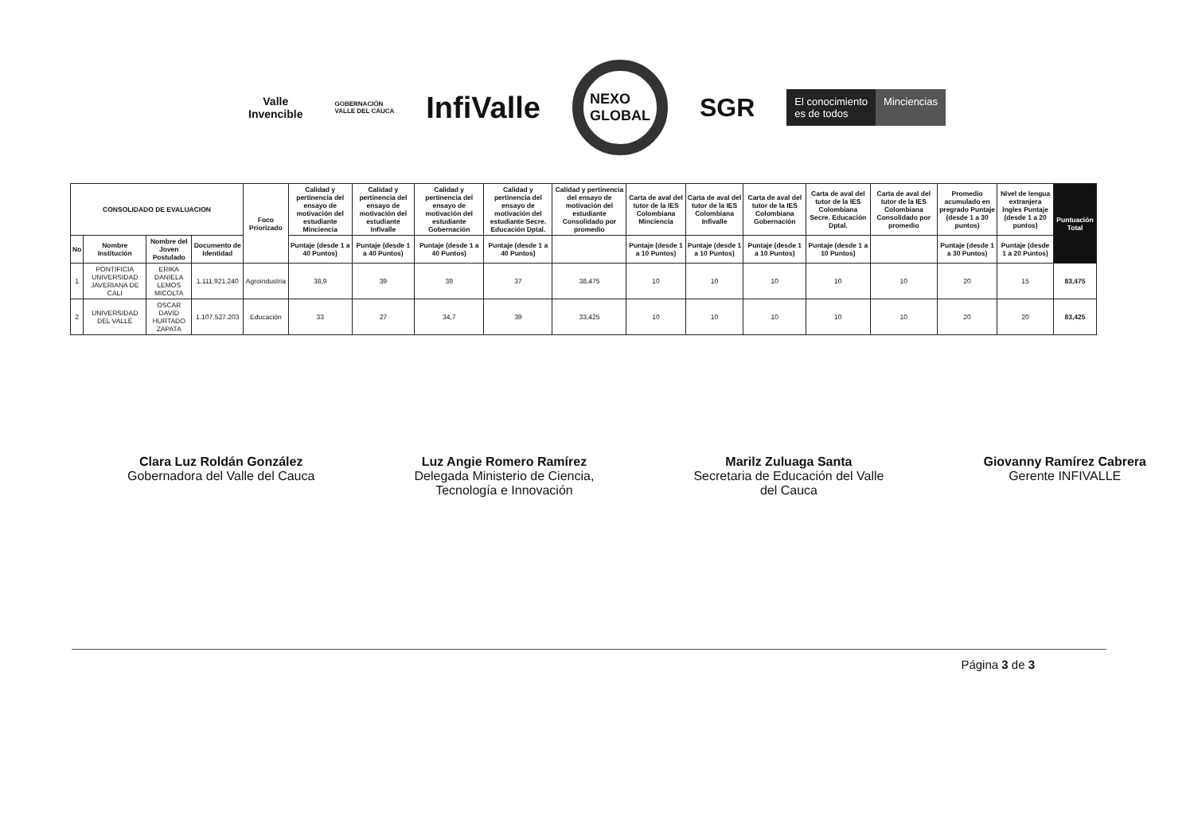Valle
Invencible
GOBERNACIÓN
VALLE DEL CAUCA
InfiValle
NEXO
GLOBAL
SGR
El conocimiento
es de todos Minciencias
| CONSOLIDADO DE EVALUACION | | | | Foco Priorizado | Calidad y pertinencia del ensayo de motivación del estudiante Minciencia | Calidad y pertinencia del ensayo de motivación del estudiante Infivalle | Calidad y pertinencia del ensayo de motivación del estudiante Gobernación | Calidad y pertinencia del ensayo de motivación del estudiante Secre. Educación Dptal. | Calidad y pertinencia del ensayo de motivación del estudiante Consolidado por promedio | Carta de aval del tutor de la IES Colombiana Minciencia | Carta de aval del tutor de la IES Colombiana Infivalle | Carta de aval del tutor de la IES Colombiana Gobernación | Carta de aval del tutor de la IES Colombiana Secre. Educación Dptal. | Carta de aval del tutor de la IES Colombiana Consolidado por promedio | Promedio acumulado en pregrado Puntaje (desde 1 a 30 puntos) | Nivel de lengua extranjera Ingles Puntaje (desde 1 a 20 puntos) | Puntuación Total |
| --- | --- | --- | --- | --- | --- | --- | --- | --- | --- | --- | --- | --- | --- | --- | --- | --- | --- |
| | | | | | Puntaje (desde 1 a 40 Puntos) | Puntaje (desde 1 a 40 Puntos) | Puntaje (desde 1 a 40 Puntos) | Puntaje (desde 1 a 40 Puntos) | | Puntaje (desde 1 a 10 Puntos) | Puntaje (desde 1 a 10 Puntos) | Puntaje (desde 1 a 10 Puntos) | Puntaje (desde 1 a 10 Puntos) | | Puntaje (desde 1 a 30 Puntos) | Puntaje (desde 1 a 20 Puntos) | |
| No | Nombre Institución | Nombre del Joven Postulado | Documento de Identidad | | | | | | | | | | | | | | |
| 1 | PONTIFICIA UNIVERSIDAD JAVERIANA DE CALI | ERIKA DANIELA LEMOS MICOLTA | 1.111.921.240 | Agroindustria | 38,9 | 39 | 39 | 37 | 38,475 | 10 | 10 | 10 | 10 | 10 | 20 | 15 | 83,475 |
| 2 | UNIVERSIDAD DEL VALLE | OSCAR DAVID HURTADO ZAPATA | 1.107.527.203 | Educación | 33 | 27 | 34,7 | 39 | 33,425 | 10 | 10 | 10 | 10 | 10 | 20 | 20 | 83,425 |
Clara Luz Roldán González
Gobernadora del Valle del Cauca
Luz Angie Romero Ramírez
Delegada Ministerio de Ciencia,
Tecnología e Innovación
Marilz Zuluaga Santa
Secretaria de Educación del Valle
del Cauca
Giovanny Ramírez Cabrera
Gerente INFIVALLE
Página 3 de 3